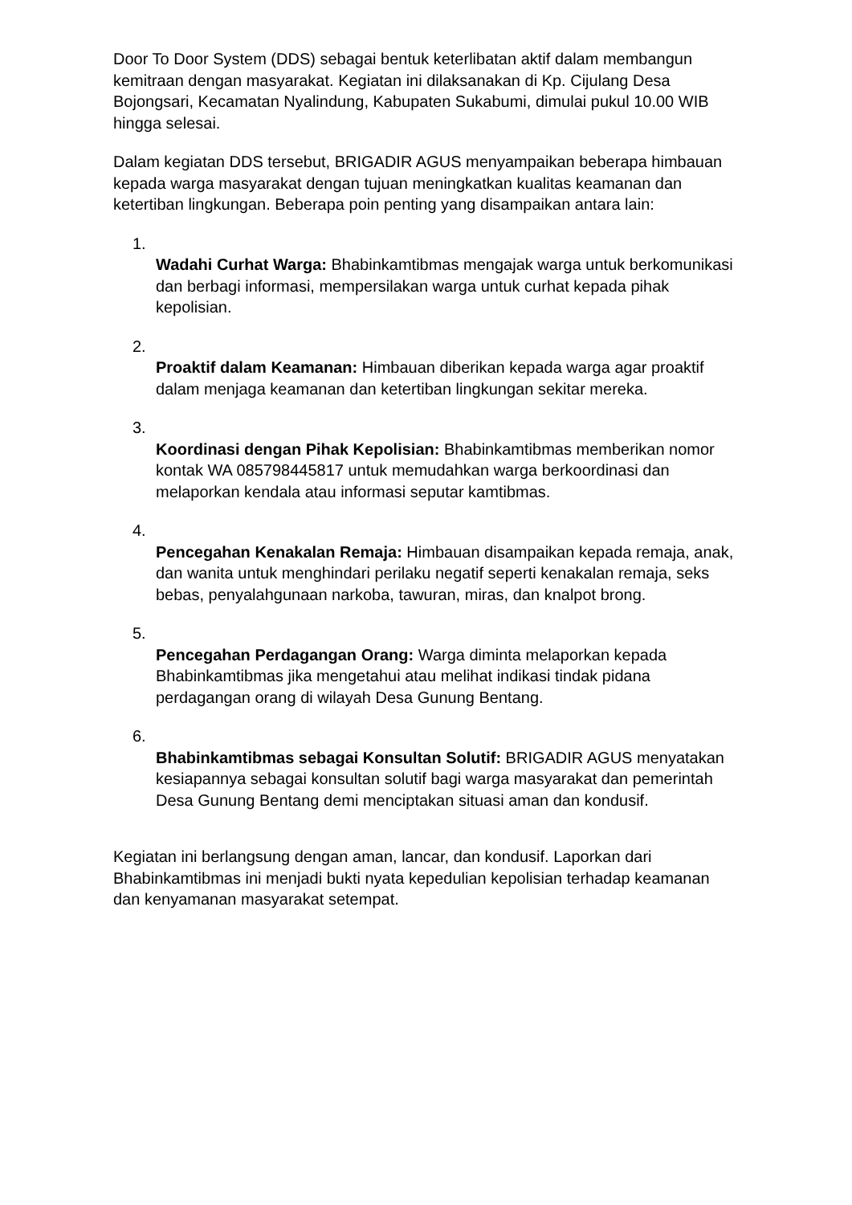Door To Door System (DDS) sebagai bentuk keterlibatan aktif dalam membangun kemitraan dengan masyarakat. Kegiatan ini dilaksanakan di Kp. Cijulang Desa Bojongsari, Kecamatan Nyalindung, Kabupaten Sukabumi, dimulai pukul 10.00 WIB hingga selesai.
Dalam kegiatan DDS tersebut, BRIGADIR AGUS menyampaikan beberapa himbauan kepada warga masyarakat dengan tujuan meningkatkan kualitas keamanan dan ketertiban lingkungan. Beberapa poin penting yang disampaikan antara lain:
1.
Wadahi Curhat Warga: Bhabinkamtibmas mengajak warga untuk berkomunikasi dan berbagi informasi, mempersilakan warga untuk curhat kepada pihak kepolisian.
2.
Proaktif dalam Keamanan: Himbauan diberikan kepada warga agar proaktif dalam menjaga keamanan dan ketertiban lingkungan sekitar mereka.
3.
Koordinasi dengan Pihak Kepolisian: Bhabinkamtibmas memberikan nomor kontak WA 085798445817 untuk memudahkan warga berkoordinasi dan melaporkan kendala atau informasi seputar kamtibmas.
4.
Pencegahan Kenakalan Remaja: Himbauan disampaikan kepada remaja, anak, dan wanita untuk menghindari perilaku negatif seperti kenakalan remaja, seks bebas, penyalahgunaan narkoba, tawuran, miras, dan knalpot brong.
5.
Pencegahan Perdagangan Orang: Warga diminta melaporkan kepada Bhabinkamtibmas jika mengetahui atau melihat indikasi tindak pidana perdagangan orang di wilayah Desa Gunung Bentang.
6.
Bhabinkamtibmas sebagai Konsultan Solutif: BRIGADIR AGUS menyatakan kesiapannya sebagai konsultan solutif bagi warga masyarakat dan pemerintah Desa Gunung Bentang demi menciptakan situasi aman dan kondusif.
Kegiatan ini berlangsung dengan aman, lancar, dan kondusif. Laporkan dari Bhabinkamtibmas ini menjadi bukti nyata kepedulian kepolisian terhadap keamanan dan kenyamanan masyarakat setempat.